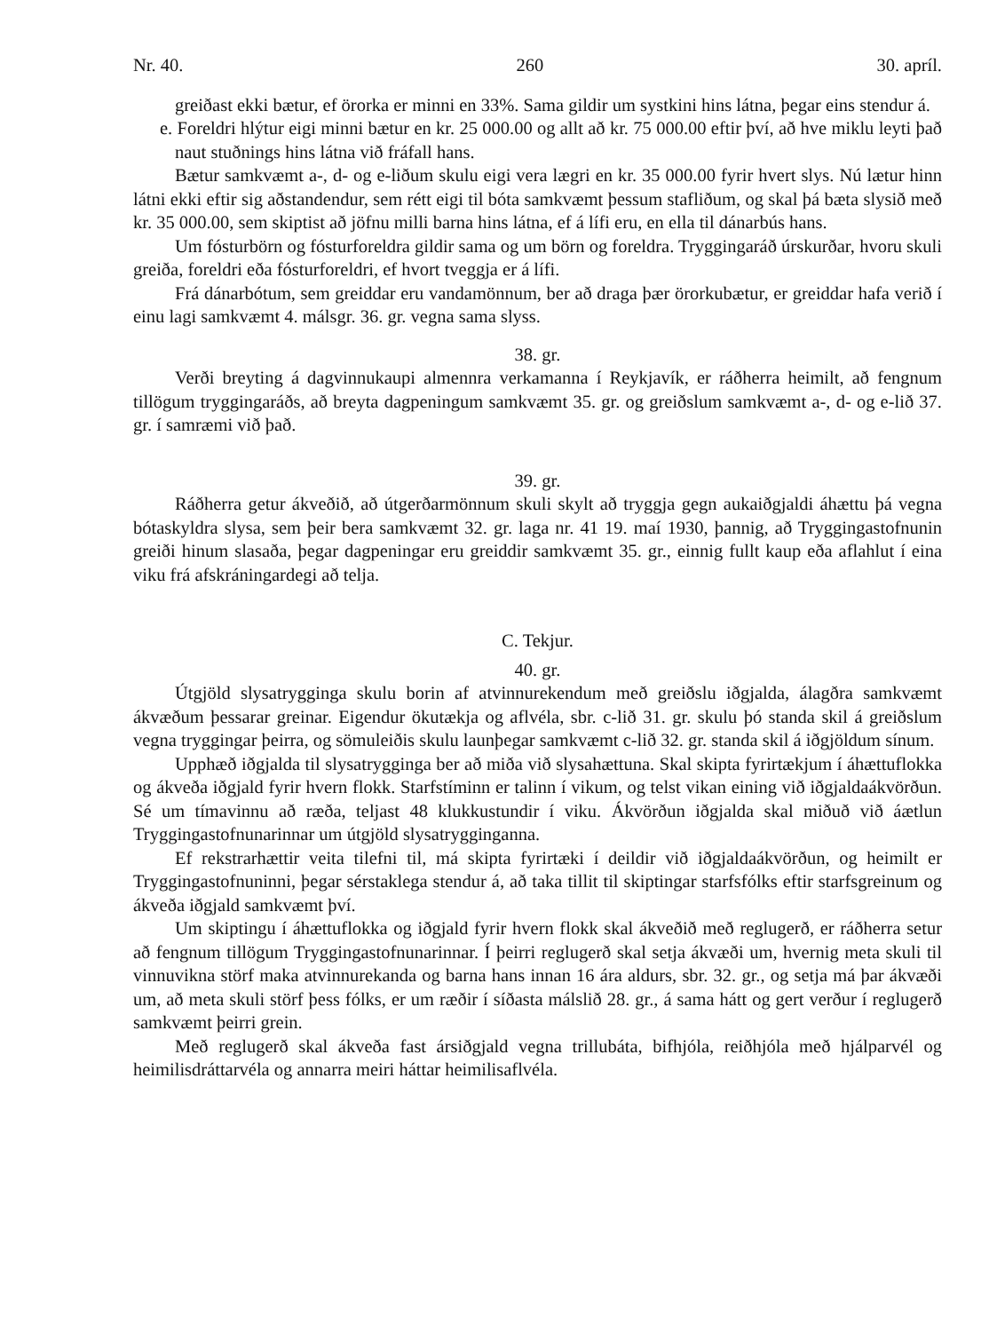Nr. 40. 260 30. apríl.
greiðast ekki bætur, ef örorka er minni en 33%. Sama gildir um systkini hins látna, þegar eins stendur á.
e. Foreldri hlýtur eigi minni bætur en kr. 25 000.00 og allt að kr. 75 000.00 eftir því, að hve miklu leyti það naut stuðnings hins látna við fráfall hans.
Bætur samkvæmt a-, d- og e-liðum skulu eigi vera lægri en kr. 35 000.00 fyrir hvert slys. Nú lætur hinn látni ekki eftir sig aðstandendur, sem rétt eigi til bóta samkvæmt þessum stafliðum, og skal þá bæta slysið með kr. 35 000.00, sem skiptist að jöfnu milli barna hins látna, ef á lífi eru, en ella til dánarbús hans.
Um fósturbörn og fósturforeldra gildir sama og um börn og foreldra. Tryggingaráð úrskurðar, hvoru skuli greiða, foreldri eða fósturforeldri, ef hvort tveggja er á lífi.
Frá dánarbótum, sem greiddar eru vandamönnum, ber að draga þær örorkubætur, er greiddar hafa verið í einu lagi samkvæmt 4. málsgr. 36. gr. vegna sama slyss.
38. gr.
Verði breyting á dagvinnukaupi almennra verkamanna í Reykjavík, er ráðherra heimilt, að fengnum tillögum tryggingaráðs, að breyta dagpeningum samkvæmt 35. gr. og greiðslum samkvæmt a-, d- og e-lið 37. gr. í samræmi við það.
39. gr.
Ráðherra getur ákveðið, að útgerðarmönnum skuli skylt að tryggja gegn aukaiðgjaldi áhættu þá vegna bótaskyldra slysa, sem þeir bera samkvæmt 32. gr. laga nr. 41 19. maí 1930, þannig, að Tryggingastofnunin greiði hinum slasaða, þegar dagpeningar eru greiddir samkvæmt 35. gr., einnig fullt kaup eða aflahlut í eina viku frá afskráningardegi að telja.
C. Tekjur.
40. gr.
Útgjöld slysatrygginga skulu borin af atvinnurekendum með greiðslu iðgjalda, álagðra samkvæmt ákvæðum þessarar greinar. Eigendur ökutækja og aflvéla, sbr. c-lið 31. gr. skulu þó standa skil á greiðslum vegna tryggingar þeirra, og sömuleiðis skulu launþegar samkvæmt c-lið 32. gr. standa skil á iðgjöldum sínum.
Upphæð iðgjalda til slysatrygginga ber að miða við slysahættuna. Skal skipta fyrirtækjum í áhættuflokka og ákveða iðgjald fyrir hvern flokk. Starfstíminn er talinn í vikum, og telst vikan eining við iðgjaldaákvörðun. Sé um tímavinnu að ræða, teljast 48 klukkustundir í viku. Ákvörðun iðgjalda skal miðuð við áætlun Tryggingastofnunarinnar um útgjöld slysatrygginganna.
Ef rekstrarhættir veita tilefni til, má skipta fyrirtæki í deildir við iðgjaldaákvörðun, og heimilt er Tryggingastofnuninni, þegar sérstaklega stendur á, að taka tillit til skiptingar starfsfólks eftir starfsgreinum og ákveða iðgjald samkvæmt því.
Um skiptingu í áhættuflokka og iðgjald fyrir hvern flokk skal ákveðið með reglugerð, er ráðherra setur að fengnum tillögum Tryggingastofnunarinnar. Í þeirri reglugerð skal setja ákvæði um, hvernig meta skuli til vinnuvikna störf maka atvinnurekanda og barna hans innan 16 ára aldurs, sbr. 32. gr., og setja má þar ákvæði um, að meta skuli störf þess fólks, er um ræðir í síðasta málslið 28. gr., á sama hátt og gert verður í reglugerð samkvæmt þeirri grein.
Með reglugerð skal ákveða fast ársiðgjald vegna trillubáta, bifhjóla, reiðhjóla með hjálparvél og heimilisdráttarvéla og annarra meiri háttar heimilisaflvéla.